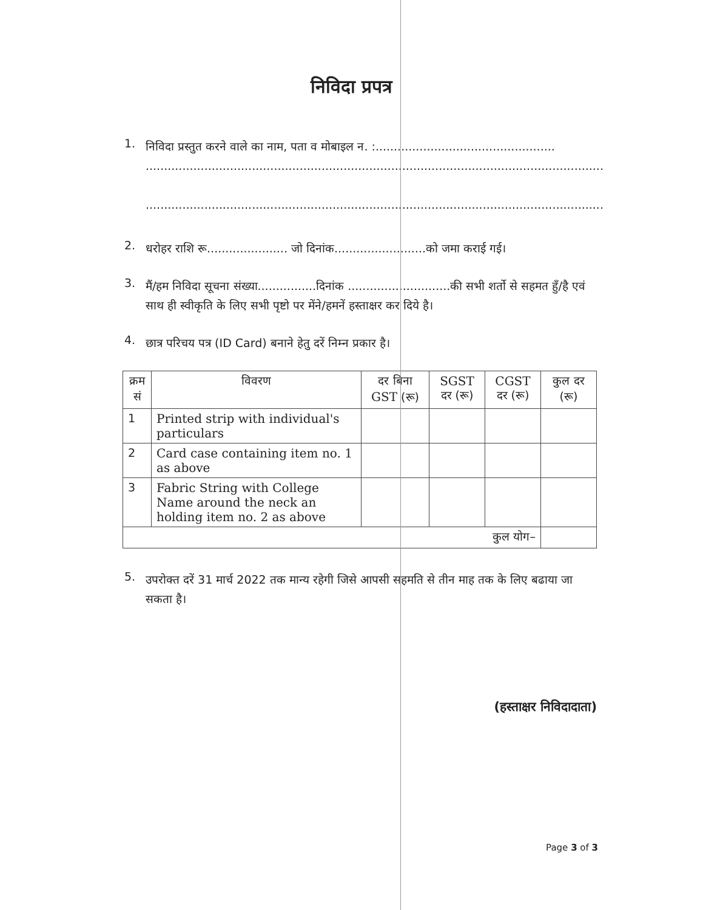निविदा प्रपत्र
1.
निविदा प्रस्तुत करने वाले का नाम, पता व मोबाइल न. :.................................................
.............................................................................................................................
.............................................................................................................................
2.
धरोहर राशि रू...................... जो दिनांक.........................को जमा कराई गई।
3.
मैं/हम निविदा सूचना संख्या................दिनांक ............................की सभी शर्तो से सहमत हुँ/है एवं साथ ही स्वीकृति के लिए सभी पृष्टो पर मेंने/हमनें हस्ताक्षर कर दिये है।
4.
छात्र परिचय पत्र (ID Card) बनाने हेतु दरें निम्न प्रकार है।
| क्रम सं | विवरण | दर बिना GST (रू) | SGST दर (रू) | CGST दर (रू) | कुल दर (रू) |
| --- | --- | --- | --- | --- | --- |
| 1 | Printed strip with individual's particulars | | | | |
| 2 | Card case containing item no. 1 as above | | | | |
| 3 | Fabric String with College Name around the neck an holding item no. 2 as above | | | | |
| कुल योग– | | | | | |
5.
उपरोक्त दरें 31 मार्च 2022 तक मान्य रहेगी जिसे आपसी सहमति से तीन माह तक के लिए बढाया जा सकता है।
(हस्ताक्षर निविदादाता)
Page 3 of 3